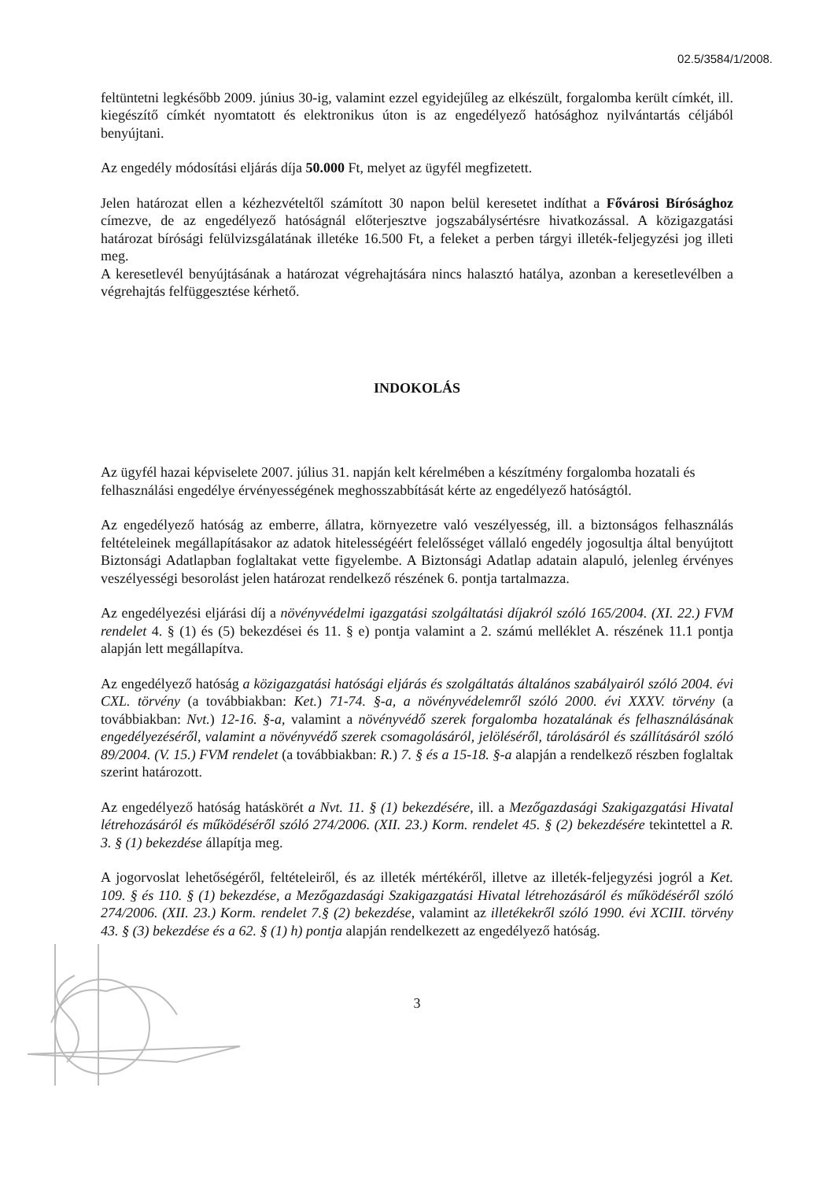02.5/3584/1/2008.
feltüntetni legkésőbb 2009. június 30-ig, valamint ezzel egyidejűleg az elkészült, forgalomba került címkét, ill. kiegészítő címkét nyomtatott és elektronikus úton is az engedélyező hatósághoz nyilvántartás céljából benyújtani.
Az engedély módosítási eljárás díja 50.000 Ft, melyet az ügyfél megfizetett.
Jelen határozat ellen a kézhezvételtől számított 30 napon belül keresetet indíthat a Fővárosi Bírósághoz címezve, de az engedélyező hatóságnál előterjesztve jogszabálysértésre hivatkozással. A közigazgatási határozat bírósági felülvizsgálatának illetéke 16.500 Ft, a feleket a perben tárgyi illeték-feljegyzési jog illeti meg.
A keresetlevél benyújtásának a határozat végrehajtására nincs halasztó hatálya, azonban a keresetlevélben a végrehajtás felfüggesztése kérhető.
INDOKOLÁS
Az ügyfél hazai képviselete 2007. július 31. napján kelt kérelmében a készítmény forgalomba hozatali és felhasználási engedélye érvényességének meghosszabbítását kérte az engedélyező hatóságtól.
Az engedélyező hatóság az emberre, állatra, környezetre való veszélyesség, ill. a biztonságos felhasználás feltételeinek megállapításakor az adatok hitelességéért felelősséget vállaló engedély jogosultja által benyújtott Biztonsági Adatlapban foglaltakat vette figyelembe. A Biztonsági Adatlap adatain alapuló, jelenleg érvényes veszélyességi besorolást jelen határozat rendelkező részének 6. pontja tartalmazza.
Az engedélyezési eljárási díj a növényvédelmi igazgatási szolgáltatási díjakról szóló 165/2004. (XI. 22.) FVM rendelet 4. § (1) és (5) bekezdései és 11. § e) pontja valamint a 2. számú melléklet A. részének 11.1 pontja alapján lett megállapítva.
Az engedélyező hatóság a közigazgatási hatósági eljárás és szolgáltatás általános szabályairól szóló 2004. évi CXL. törvény (a továbbiakban: Ket.) 71-74. §-a, a növényvédelemről szóló 2000. évi XXXV. törvény (a továbbiakban: Nvt.) 12-16. §-a, valamint a növényvédő szerek forgalomba hozatalának és felhasználásának engedélyezéséről, valamint a növényvédő szerek csomagolásáról, jelöléséről, tárolásáról és szállításáról szóló 89/2004. (V. 15.) FVM rendelet (a továbbiakban: R.) 7. § és a 15-18. §-a alapján a rendelkező részben foglaltak szerint határozott.
Az engedélyező hatóság hatáskörét a Nvt. 11. § (1) bekezdésére, ill. a Mezőgazdasági Szakigazgatási Hivatal létrehozásáról és működéséről szóló 274/2006. (XII. 23.) Korm. rendelet 45. § (2) bekezdésére tekintettel a R. 3. § (1) bekezdése állapítja meg.
A jogorvoslat lehetőségéről, feltételeiről, és az illeték mértékéről, illetve az illeték-feljegyzési jogról a Ket. 109. § és 110. § (1) bekezdése, a Mezőgazdasági Szakigazgatási Hivatal létrehozásáról és működéséről szóló 274/2006. (XII. 23.) Korm. rendelet 7.§ (2) bekezdése, valamint az illetékekről szóló 1990. évi XCIII. törvény 43. § (3) bekezdése és a 62. § (1) h) pontja alapján rendelkezett az engedélyező hatóság.
3